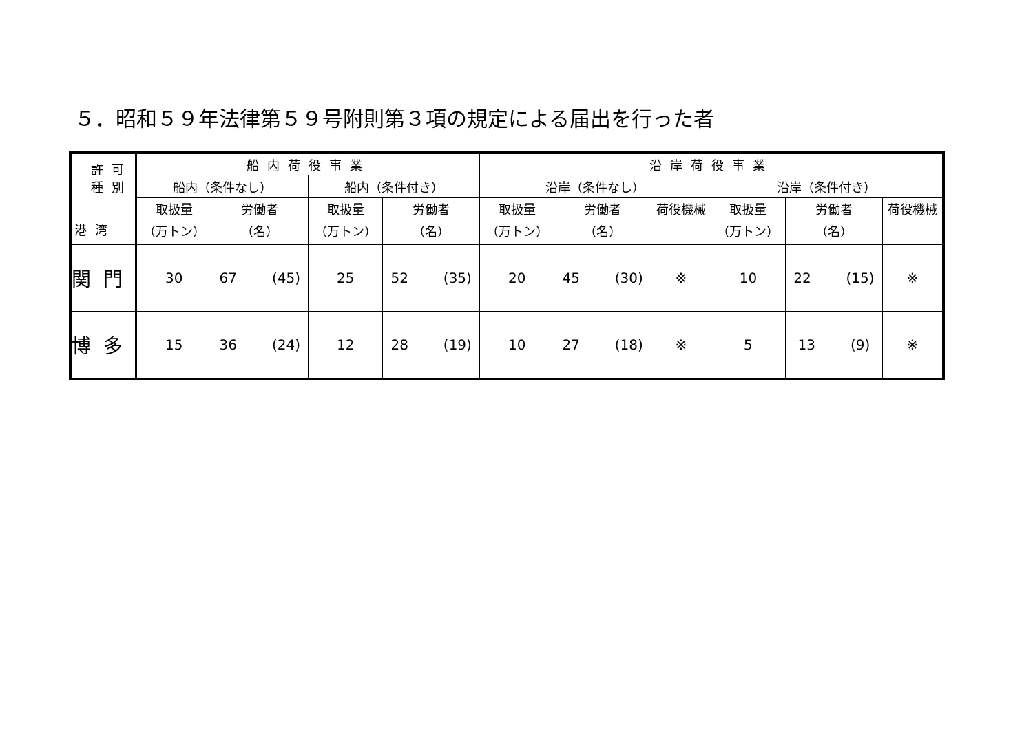５．昭和５９年法律第５９号附則第３項の規定による届出を行った者
| 許可 種別 港湾 | 船内荷役事業 | | | | 沿岸荷役事業 | | | | | |
| --- | --- | --- | --- | --- | --- | --- | --- | --- | --- | --- |
| | 船内（条件なし） | | 船内（条件付き） | | 沿岸（条件なし） | | | 沿岸（条件付き） | | |
| | 取扱量 （万トン） | 労働者 （名） | 取扱量 （万トン） | 労働者 （名） | 取扱量 （万トン） | 労働者 （名） | 荷役機械 | 取扱量 （万トン） | 労働者 （名） | 荷役機械 |
| 関門 | 30 | 67 (45) | 25 | 52 (35) | 20 | 45 (30) | ※ | 10 | 22 (15) | ※ |
| 博多 | 15 | 36 (24) | 12 | 28 (19) | 10 | 27 (18) | ※ | 5 | 13 (9) | ※ |